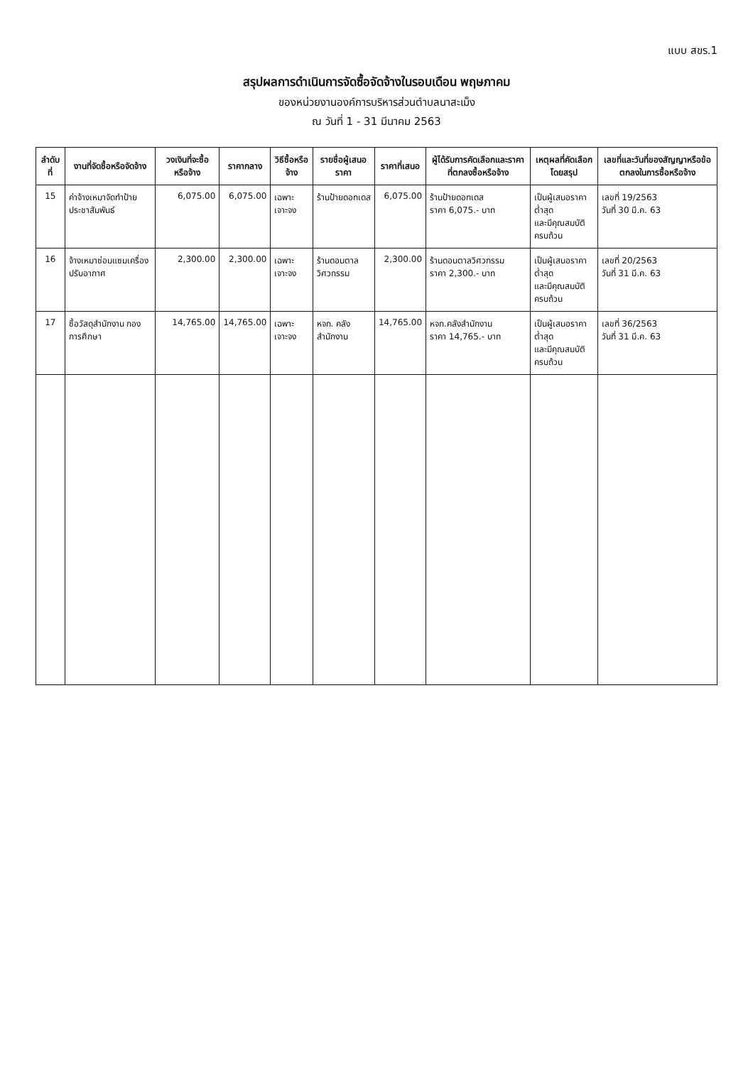แบบ สขร.1
สรุปผลการดำเนินการจัดซื้อจัดจ้างในรอบเดือน พฤษภาคม
ของหน่วยงานองค์การบริหารส่วนตำบลนาสะเม็ง
ณ วันที่ 1 - 31 มีนาคม 2563
| ลำดับที่ | งานที่จัดซื้อหรือจัดจ้าง | วงเงินที่จะซื้อหรือจ้าง | ราคากลาง | วิธีซื้อหรือจ้าง | รายชื่อผู้เสนอราคา | ราคาที่เสนอ | ผู้ได้รับการคัดเลือกและราคาที่ตกลงซื้อหรือจ้าง | เหตุผลที่คัดเลือกโดยสรุป | เลขที่และวันที่ของสัญญาหรือข้อตกลงในการซื้อหรือจ้าง |
| --- | --- | --- | --- | --- | --- | --- | --- | --- | --- |
| 15 | ค่าจ้างเหมาจัดทำป้ายประชาสัมพันธ์ | 6,075.00 | 6,075.00 | เฉพาะเจาะจง | ร้านป้ายดอทเดส | 6,075.00 | ร้านป้ายดอทเดส ราคา 6,075.- บาท | เป็นผู้เสนอราคาต่ำสุด และมีคุณสมบัติครบถ้วน | เลขที่ 19/2563 วันที่ 30 มี.ค. 63 |
| 16 | จ้างเหมาซ่อมแซมเครื่องปรับอากาศ | 2,300.00 | 2,300.00 | เฉพาะเจาะจง | ร้านดอนตาลวิศวกรรม | 2,300.00 | ร้านดอนตาลวิศวกรรม ราคา 2,300.- บาท | เป็นผู้เสนอราคาต่ำสุด และมีคุณสมบัติครบถ้วน | เลขที่ 20/2563 วันที่ 31 มี.ค. 63 |
| 17 | ซื้อวัสดุสำนักงาน กองการศึกษา | 14,765.00 | 14,765.00 | เฉพาะเจาะจง | หจก. คลังสำนักงาน | 14,765.00 | หจก.คลังสำนักงาน ราคา 14,765.- บาท | เป็นผู้เสนอราคาต่ำสุด และมีคุณสมบัติครบถ้วน | เลขที่ 36/2563 วันที่ 31 มี.ค. 63 |